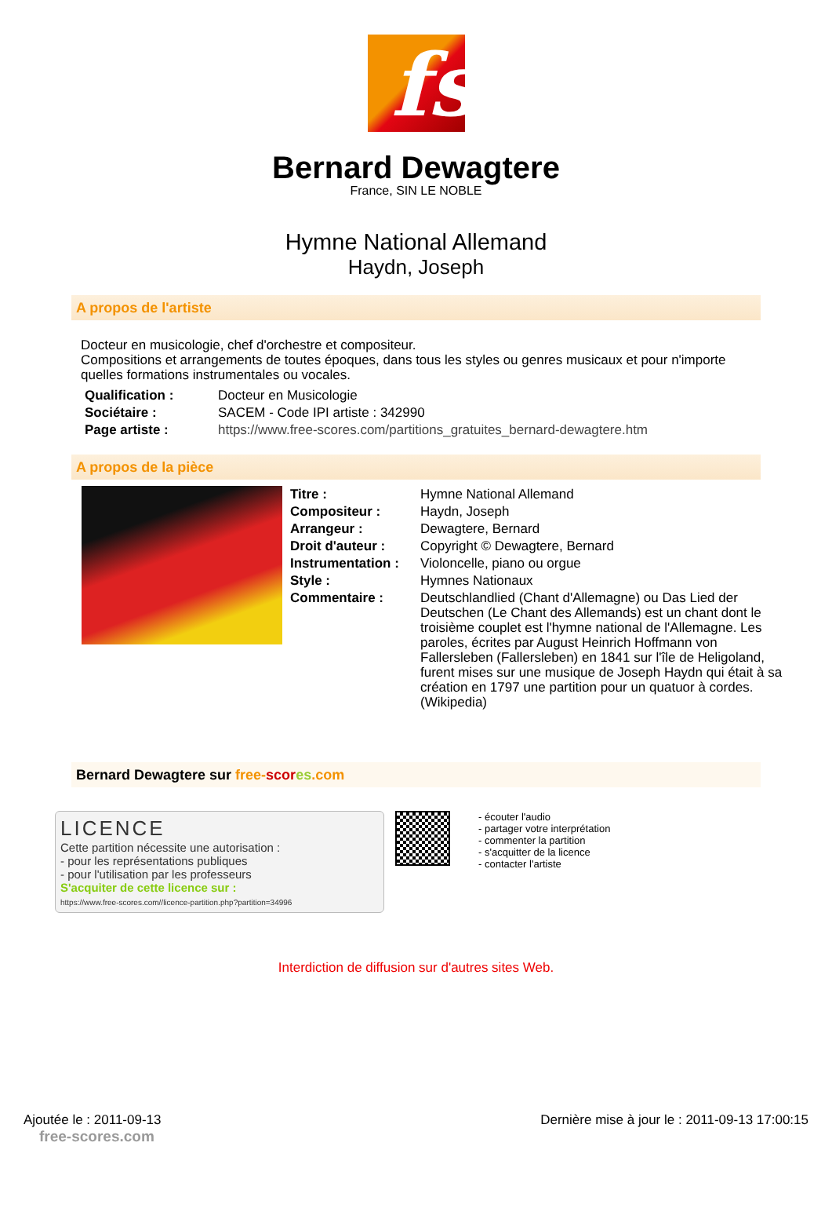fs
Bernard Dewagtere
France, SIN LE NOBLE
Hymne National Allemand
Haydn, Joseph
A propos de l'artiste
Docteur en musicologie, chef d'orchestre et compositeur.
Compositions et arrangements de toutes époques, dans tous les styles ou genres musicaux et pour n'importe quelles formations instrumentales ou vocales.
| Qualification : | Docteur en Musicologie |
| Sociétaire : | SACEM - Code IPI artiste : 342990 |
| Page artiste : | https://www.free-scores.com/partitions_gratuites_bernard-dewagtere.htm |
A propos de la pièce
| Titre : | Hymne National Allemand |
| Compositeur : | Haydn, Joseph |
| Arrangeur : | Dewagtere, Bernard |
| Droit d'auteur : | Copyright © Dewagtere, Bernard |
| Instrumentation : | Violoncelle, piano ou orgue |
| Style : | Hymnes Nationaux |
| Commentaire : | Deutschlandlied (Chant d'Allemagne) ou Das Lied der Deutschen (Le Chant des Allemands) est un chant dont le troisième couplet est l'hymne national de l'Allemagne. Les paroles, écrites par August Heinrich Hoffmann von Fallersleben (Fallersleben) en 1841 sur l'île de Heligoland, furent mises sur une musique de Joseph Haydn qui était à sa création en 1797 une partition pour un quatuor à cordes. (Wikipedia) |
Bernard Dewagtere sur free-scor es.com
LICENCE
Cette partition nécessite une autorisation :
- pour les représentations publiques
- pour l'utilisation par les professeurs
S'acquiter de cette licence sur :
https://www.free-scores.com//licence-partition.php?partition=34996
- écouter l'audio
- partager votre interprétation
- commenter la partition
- s'acquitter de la licence
- contacter l'artiste
Interdiction de diffusion sur d'autres sites Web.
Ajoutée le : 2011-09-13
free-scores.com
Dernière mise à jour le : 2011-09-13 17:00:15